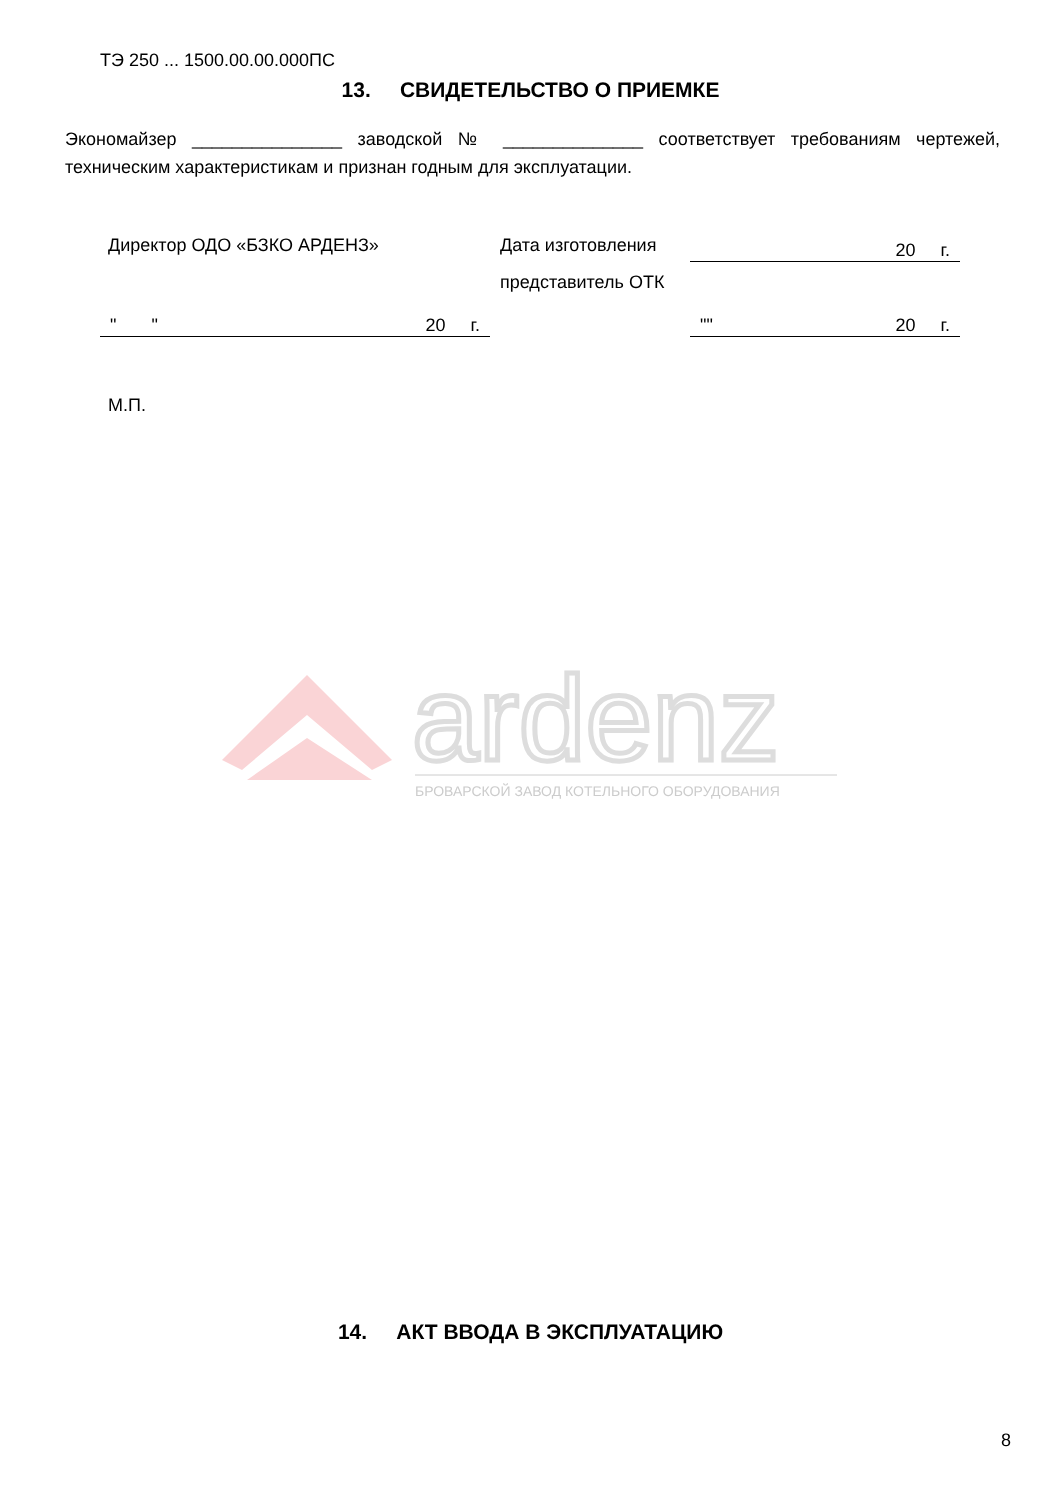ТЭ 250 ... 1500.00.00.000ПС
13. СВИДЕТЕЛЬСТВО О ПРИЕМКЕ
Экономайзер _______________ заводской № ______________ соответствует требованиям чертежей, техническим характеристикам и признан годным для эксплуатации.
Директор ОДО «БЗКО АРДЕНЗ» Дата изготовления 20 г.
представитель ОТК
" " 20 г. "" 20 г.
М.П.
ardenz
БРОВАРСКОЙ ЗАВОД КОТЕЛЬНОГО ОБОРУДОВАНИЯ
14. АКТ ВВОДА В ЭКСПЛУАТАЦИЮ
8